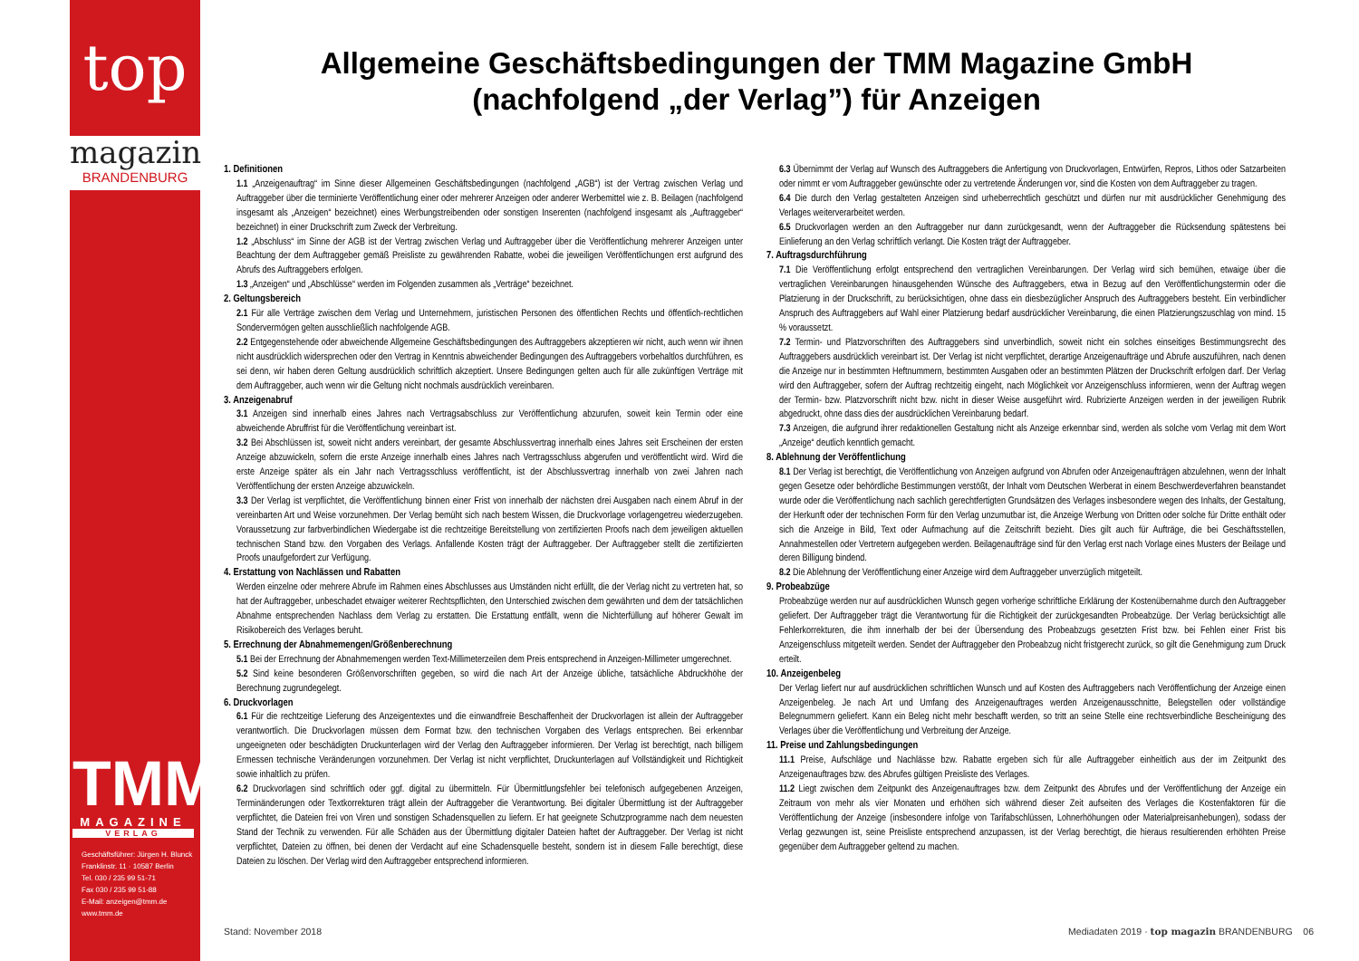top
magazin
BRANDENBURG
TMM
MAGAZINE
VERLAG
Geschäftsführer: Jürgen H. Blunck
Franklinstr. 11 · 10587 Berlin
Tel. 030 / 235 99 51-71
Fax 030 / 235 99 51-88
E-Mail: anzeigen@tmm.de
www.tmm.de
Allgemeine Geschäftsbedingungen der TMM Magazine GmbH
(nachfolgend „der Verlag”) für Anzeigen
1. Definitionen
1.1 „Anzeigenauftrag“ im Sinne dieser Allgemeinen Geschäftsbedingungen (nachfolgend „AGB“) ist der Vertrag zwischen Verlag und Auftraggeber über die terminierte Veröffentlichung einer oder mehrerer Anzeigen oder anderer Werbemittel wie z. B. Beilagen (nachfolgend insgesamt als „Anzeigen“ bezeichnet) eines Werbungstreibenden oder sonstigen Inserenten (nachfolgend insgesamt als „Auftraggeber“ bezeichnet) in einer Druckschrift zum Zweck der Verbreitung.
1.2 „Abschluss“ im Sinne der AGB ist der Vertrag zwischen Verlag und Auftraggeber über die Veröffentlichung mehrerer Anzeigen unter Beachtung der dem Auftraggeber gemäß Preisliste zu gewährenden Rabatte, wobei die jeweiligen Veröffentlichungen erst aufgrund des Abrufs des Auftraggebers erfolgen.
1.3 „Anzeigen“ und „Abschlüsse“ werden im Folgenden zusammen als „Verträge“ bezeichnet.
2. Geltungsbereich
2.1 Für alle Verträge zwischen dem Verlag und Unternehmern, juristischen Personen des öffentlichen Rechts und öffentlich-rechtlichen Sondervermögen gelten ausschließlich nachfolgende AGB.
2.2 Entgegenstehende oder abweichende Allgemeine Geschäftsbedingungen des Auftraggebers akzeptieren wir nicht, auch wenn wir ihnen nicht ausdrücklich widersprechen oder den Vertrag in Kenntnis abweichender Bedingungen des Auftraggebers vorbehaltlos durchführen, es sei denn, wir haben deren Geltung ausdrücklich schriftlich akzeptiert. Unsere Bedingungen gelten auch für alle zukünftigen Verträge mit dem Auftraggeber, auch wenn wir die Geltung nicht nochmals ausdrücklich vereinbaren.
3. Anzeigenabruf
3.1 Anzeigen sind innerhalb eines Jahres nach Vertragsabschluss zur Veröffentlichung abzurufen, soweit kein Termin oder eine abweichende Abruffrist für die Veröffentlichung vereinbart ist.
3.2 Bei Abschlüssen ist, soweit nicht anders vereinbart, der gesamte Abschlussvertrag innerhalb eines Jahres seit Erscheinen der ersten Anzeige abzuwickeln, sofern die erste Anzeige innerhalb eines Jahres nach Vertragsschluss abgerufen und veröffentlicht wird. Wird die erste Anzeige später als ein Jahr nach Vertragsschluss veröffentlicht, ist der Abschlussvertrag innerhalb von zwei Jahren nach Veröffentlichung der ersten Anzeige abzuwickeln.
3.3 Der Verlag ist verpflichtet, die Veröffentlichung binnen einer Frist von innerhalb der nächsten drei Ausgaben nach einem Abruf in der vereinbarten Art und Weise vorzunehmen. Der Verlag bemüht sich nach bestem Wissen, die Druckvorlage vorlagengetreu wiederzugeben. Voraussetzung zur farbverbindlichen Wiedergabe ist die rechtzeitige Bereitstellung von zertifizierten Proofs nach dem jeweiligen aktuellen technischen Stand bzw. den Vorgaben des Verlags. Anfallende Kosten trägt der Auftraggeber. Der Auftraggeber stellt die zertifizierten Proofs unaufgefordert zur Verfügung.
4. Erstattung von Nachlässen und Rabatten
Werden einzelne oder mehrere Abrufe im Rahmen eines Abschlusses aus Umständen nicht erfüllt, die der Verlag nicht zu vertreten hat, so hat der Auftraggeber, unbeschadet etwaiger weiterer Rechtspflichten, den Unterschied zwischen dem gewährten und dem der tatsächlichen Abnahme entsprechenden Nachlass dem Verlag zu erstatten. Die Erstattung entfällt, wenn die Nichterfüllung auf höherer Gewalt im Risikobereich des Verlages beruht.
5. Errechnung der Abnahmemengen/Größenberechnung
5.1 Bei der Errechnung der Abnahmemengen werden Text-Millimeterzeilen dem Preis entsprechend in Anzeigen-Millimeter umgerechnet.
5.2 Sind keine besonderen Größenvorschriften gegeben, so wird die nach Art der Anzeige übliche, tatsächliche Abdruckhöhe der Berechnung zugrundegelegt.
6. Druckvorlagen
6.1 Für die rechtzeitige Lieferung des Anzeigentextes und die einwandfreie Beschaffenheit der Druckvorlagen ist allein der Auftraggeber verantwortlich. Die Druckvorlagen müssen dem Format bzw. den technischen Vorgaben des Verlags entsprechen. Bei erkennbar ungeeigneten oder beschädigten Druckunterlagen wird der Verlag den Auftraggeber informieren. Der Verlag ist berechtigt, nach billigem Ermessen technische Veränderungen vorzunehmen. Der Verlag ist nicht verpflichtet, Druckunterlagen auf Vollständigkeit und Richtigkeit sowie inhaltlich zu prüfen.
6.2 Druckvorlagen sind schriftlich oder ggf. digital zu übermitteln. Für Übermittlungsfehler bei telefonisch aufgegebenen Anzeigen, Terminänderungen oder Textkorrekturen trägt allein der Auftraggeber die Verantwortung. Bei digitaler Übermittlung ist der Auftraggeber verpflichtet, die Dateien frei von Viren und sonstigen Schadensquellen zu liefern. Er hat geeignete Schutzprogramme nach dem neuesten Stand der Technik zu verwenden. Für alle Schäden aus der Übermittlung digitaler Dateien haftet der Auftraggeber. Der Verlag ist nicht verpflichtet, Dateien zu öffnen, bei denen der Verdacht auf eine Schadensquelle besteht, sondern ist in diesem Falle berechtigt, diese Dateien zu löschen. Der Verlag wird den Auftraggeber entsprechend informieren.
6.3 Übernimmt der Verlag auf Wunsch des Auftraggebers die Anfertigung von Druckvorlagen, Entwürfen, Repros, Lithos oder Satzarbeiten oder nimmt er vom Auftraggeber gewünschte oder zu vertretende Änderungen vor, sind die Kosten von dem Auftraggeber zu tragen.
6.4 Die durch den Verlag gestalteten Anzeigen sind urheberrechtlich geschützt und dürfen nur mit ausdrücklicher Genehmigung des Verlages weiterverarbeitet werden.
6.5 Druckvorlagen werden an den Auftraggeber nur dann zurückgesandt, wenn der Auftraggeber die Rücksendung spätestens bei Einlieferung an den Verlag schriftlich verlangt. Die Kosten trägt der Auftraggeber.
7. Auftragsdurchführung
7.1 Die Veröffentlichung erfolgt entsprechend den vertraglichen Vereinbarungen. Der Verlag wird sich bemühen, etwaige über die vertraglichen Vereinbarungen hinausgehenden Wünsche des Auftraggebers, etwa in Bezug auf den Veröffentlichungstermin oder die Platzierung in der Druckschrift, zu berücksichtigen, ohne dass ein diesbezüglicher Anspruch des Auftraggebers besteht. Ein verbindlicher Anspruch des Auftraggebers auf Wahl einer Platzierung bedarf ausdrücklicher Vereinbarung, die einen Platzierungszuschlag von mind. 15 % voraussetzt.
7.2 Termin- und Platzvorschriften des Auftraggebers sind unverbindlich, soweit nicht ein solches einseitiges Bestimmungsrecht des Auftraggebers ausdrücklich vereinbart ist. Der Verlag ist nicht verpflichtet, derartige Anzeigenaufträge und Abrufe auszuführen, nach denen die Anzeige nur in bestimmten Heftnummern, bestimmten Ausgaben oder an bestimmten Plätzen der Druckschrift erfolgen darf. Der Verlag wird den Auftraggeber, sofern der Auftrag rechtzeitig eingeht, nach Möglichkeit vor Anzeigenschluss informieren, wenn der Auftrag wegen der Termin- bzw. Platzvorschrift nicht bzw. nicht in dieser Weise ausgeführt wird. Rubrizierte Anzeigen werden in der jeweiligen Rubrik abgedruckt, ohne dass dies der ausdrücklichen Vereinbarung bedarf.
7.3 Anzeigen, die aufgrund ihrer redaktionellen Gestaltung nicht als Anzeige erkennbar sind, werden als solche vom Verlag mit dem Wort „Anzeige“ deutlich kenntlich gemacht.
8. Ablehnung der Veröffentlichung
8.1 Der Verlag ist berechtigt, die Veröffentlichung von Anzeigen aufgrund von Abrufen oder Anzeigenaufträgen abzulehnen, wenn der Inhalt gegen Gesetze oder behördliche Bestimmungen verstößt, der Inhalt vom Deutschen Werberat in einem Beschwerdeverfahren beanstandet wurde oder die Veröffentlichung nach sachlich gerechtfertigten Grundsätzen des Verlages insbesondere wegen des Inhalts, der Gestaltung, der Herkunft oder der technischen Form für den Verlag unzumutbar ist, die Anzeige Werbung von Dritten oder solche für Dritte enthält oder sich die Anzeige in Bild, Text oder Aufmachung auf die Zeitschrift bezieht. Dies gilt auch für Aufträge, die bei Geschäftsstellen, Annahmestellen oder Vertretern aufgegeben werden. Beilagenaufträge sind für den Verlag erst nach Vorlage eines Musters der Beilage und deren Billigung bindend.
8.2 Die Ablehnung der Veröffentlichung einer Anzeige wird dem Auftraggeber unverzüglich mitgeteilt.
9. Probeabzüge
Probeabzüge werden nur auf ausdrücklichen Wunsch gegen vorherige schriftliche Erklärung der Kostenübernahme durch den Auftraggeber geliefert. Der Auftraggeber trägt die Verantwortung für die Richtigkeit der zurückgesandten Probeabzüge. Der Verlag berücksichtigt alle Fehlerkorrekturen, die ihm innerhalb der bei der Übersendung des Probeabzugs gesetzten Frist bzw. bei Fehlen einer Frist bis Anzeigenschluss mitgeteilt werden. Sendet der Auftraggeber den Probeabzug nicht fristgerecht zurück, so gilt die Genehmigung zum Druck erteilt.
10. Anzeigenbeleg
Der Verlag liefert nur auf ausdrücklichen schriftlichen Wunsch und auf Kosten des Auftraggebers nach Veröffentlichung der Anzeige einen Anzeigenbeleg. Je nach Art und Umfang des Anzeigenauftrages werden Anzeigenausschnitte, Belegstellen oder vollständige Belegnummern geliefert. Kann ein Beleg nicht mehr beschafft werden, so tritt an seine Stelle eine rechtsverbindliche Bescheinigung des Verlages über die Veröffentlichung und Verbreitung der Anzeige.
11. Preise und Zahlungsbedingungen
11.1 Preise, Aufschläge und Nachlässe bzw. Rabatte ergeben sich für alle Auftraggeber einheitlich aus der im Zeitpunkt des Anzeigenauftrages bzw. des Abrufes gültigen Preisliste des Verlages.
11.2 Liegt zwischen dem Zeitpunkt des Anzeigenauftrages bzw. dem Zeitpunkt des Abrufes und der Veröffentlichung der Anzeige ein Zeitraum von mehr als vier Monaten und erhöhen sich während dieser Zeit aufseiten des Verlages die Kostenfaktoren für die Veröffentlichung der Anzeige (insbesondere infolge von Tarifabschlüssen, Lohnerhöhungen oder Materialpreisanhebungen), sodass der Verlag gezwungen ist, seine Preisliste entsprechend anzupassen, ist der Verlag berechtigt, die hieraus resultierenden erhöhten Preise gegenüber dem Auftraggeber geltend zu machen.
Stand: November 2018
Mediadaten 2019 · top magazin BRANDENBURG 06